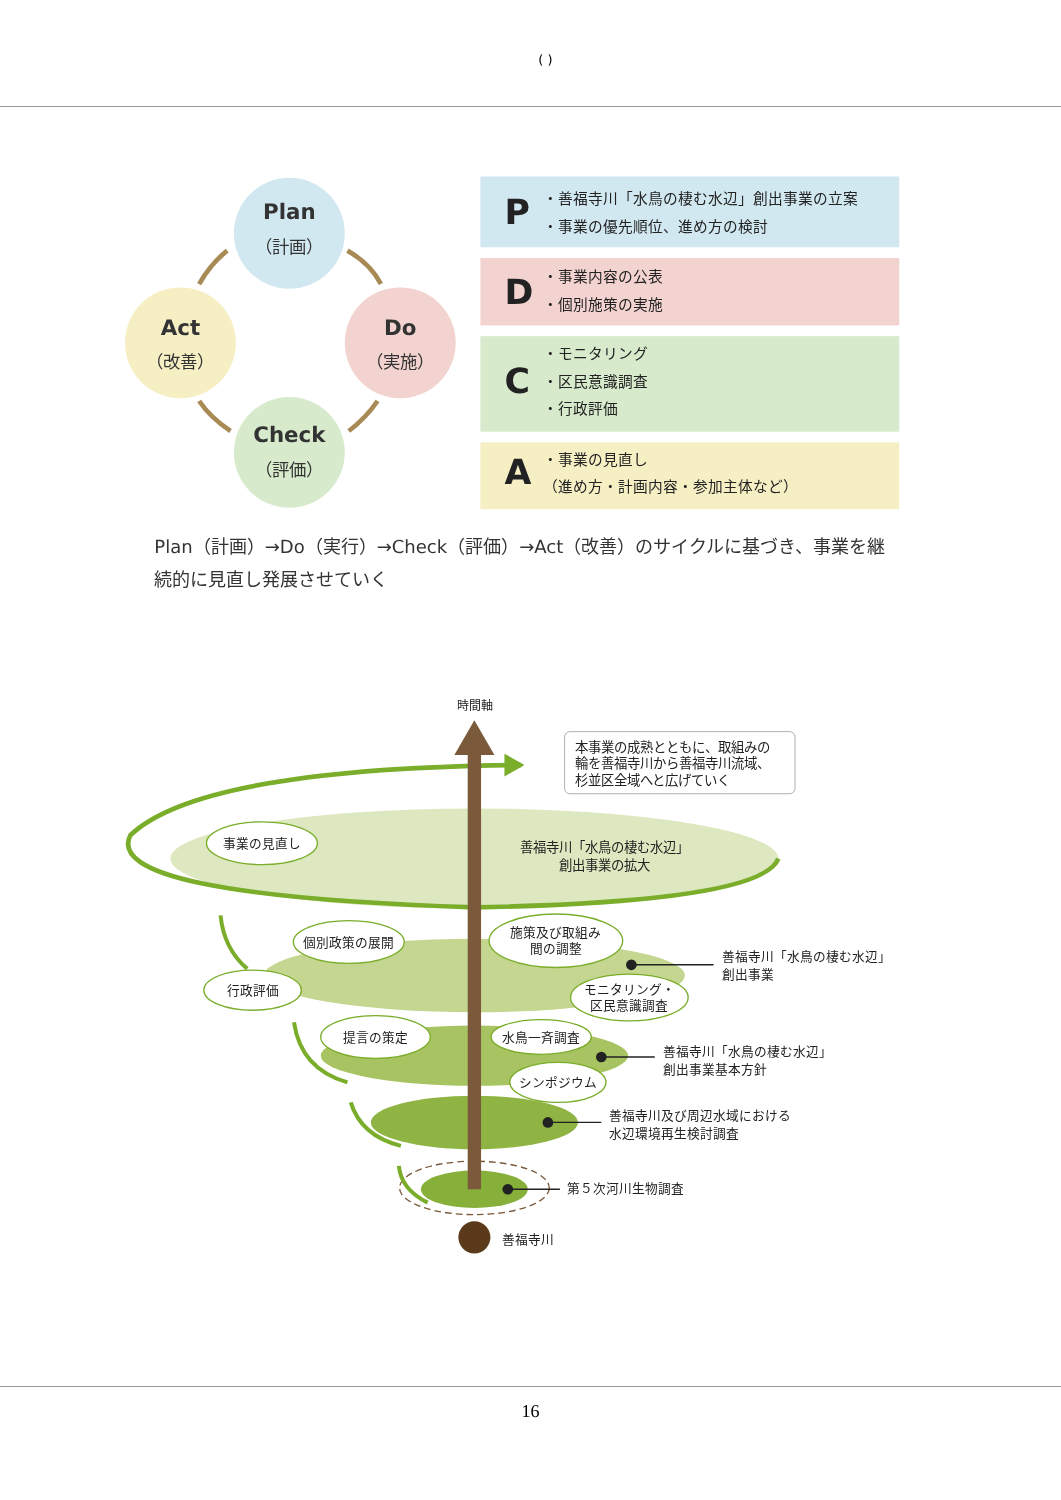( )
Plan
（計画）
Do
（実施）
Check
（評価）
Act
（改善）
P
・善福寺川「水鳥の棲む水辺」創出事業の立案
・事業の優先順位、進め方の検討
D
・事業内容の公表
・個別施策の実施
C
・モニタリング
・区民意識調査
・行政評価
A
・事業の見直し
（進め方・計画内容・参加主体など）
Plan（計画）→Do（実行）→Check（評価）→Act（改善）のサイクルに基づき、事業を継
続的に見直し発展させていく
時間軸
本事業の成熟とともに、取組みの
輪を善福寺川から善福寺川流域、
杉並区全域へと広げていく
善福寺川「水鳥の棲む水辺」
創出事業の拡大
事業の見直し
個別政策の展開
施策及び取組み
間の調整
行政評価
モニタリング・
区民意識調査
提言の策定
水鳥一斉調査
シンポジウム
善福寺川「水鳥の棲む水辺」
創出事業
善福寺川「水鳥の棲む水辺」
創出事業基本方針
善福寺川及び周辺水域における
水辺環境再生検討調査
第５次河川生物調査
善福寺川
16